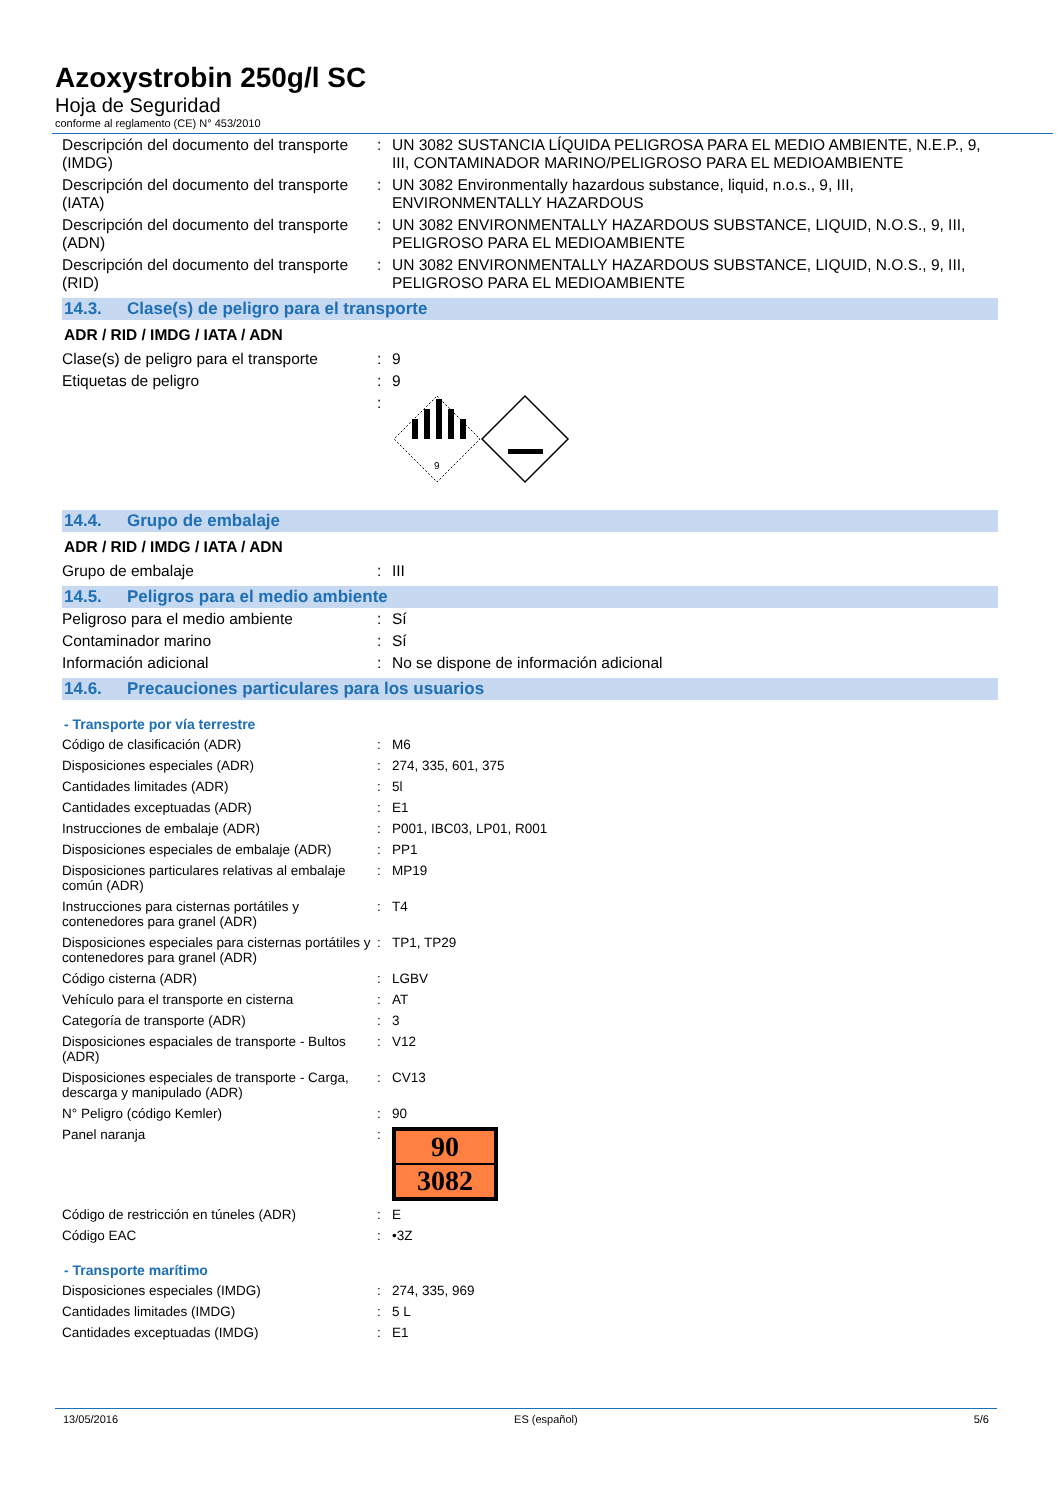Azoxystrobin 250g/l SC
Hoja de Seguridad
conforme al reglamento (CE) N° 453/2010
| Descripción del documento del transporte (IMDG) | : | UN 3082 SUSTANCIA LÍQUIDA PELIGROSA PARA EL MEDIO AMBIENTE, N.E.P., 9, III, CONTAMINADOR MARINO/PELIGROSO PARA EL MEDIOAMBIENTE |
| Descripción del documento del transporte (IATA) | : | UN 3082 Environmentally hazardous substance, liquid, n.o.s., 9, III, ENVIRONMENTALLY HAZARDOUS |
| Descripción del documento del transporte (ADN) | : | UN 3082 ENVIRONMENTALLY HAZARDOUS SUBSTANCE, LIQUID, N.O.S., 9, III, PELIGROSO PARA EL MEDIOAMBIENTE |
| Descripción del documento del transporte (RID) | : | UN 3082 ENVIRONMENTALLY HAZARDOUS SUBSTANCE, LIQUID, N.O.S., 9, III, PELIGROSO PARA EL MEDIOAMBIENTE |
14.3. Clase(s) de peligro para el transporte
ADR / RID / IMDG / IATA / ADN
| Clase(s) de peligro para el transporte | : | 9 |
| Etiquetas de peligro | : | 9 |
| | : | 9 |
14.4. Grupo de embalaje
ADR / RID / IMDG / IATA / ADN
| Grupo de embalaje | : | III |
14.5. Peligros para el medio ambiente
| Peligroso para el medio ambiente | : | Sí |
| Contaminador marino | : | Sí |
| Información adicional | : | No se dispone de información adicional |
14.6. Precauciones particulares para los usuarios
- Transporte por vía terrestre
| Código de clasificación (ADR) | : | M6 |
| Disposiciones especiales (ADR) | : | 274, 335, 601, 375 |
| Cantidades limitades (ADR) | : | 5l |
| Cantidades exceptuadas (ADR) | : | E1 |
| Instrucciones de embalaje (ADR) | : | P001, IBC03, LP01, R001 |
| Disposiciones especiales de embalaje (ADR) | : | PP1 |
| Disposiciones particulares relativas al embalaje común (ADR) | : | MP19 |
| Instrucciones para cisternas portátiles y contenedores para granel (ADR) | : | T4 |
| Disposiciones especiales para cisternas portátiles y contenedores para granel (ADR) | : | TP1, TP29 |
| Código cisterna (ADR) | : | LGBV |
| Vehículo para el transporte en cisterna | : | AT |
| Categoría de transporte (ADR) | : | 3 |
| Disposiciones espaciales de transporte - Bultos (ADR) | : | V12 |
| Disposiciones especiales de transporte - Carga, descarga y manipulado (ADR) | : | CV13 |
| N° Peligro (código Kemler) | : | 90 |
| Panel naranja | : | 90 3082 |
| Código de restricción en túneles (ADR) | : | E |
| Código EAC | : | •3Z |
- Transporte marítimo
| Disposiciones especiales (IMDG) | : | 274, 335, 969 |
| Cantidades limitades (IMDG) | : | 5 L |
| Cantidades exceptuadas (IMDG) | : | E1 |
13/05/2016 ES (español) 5/6